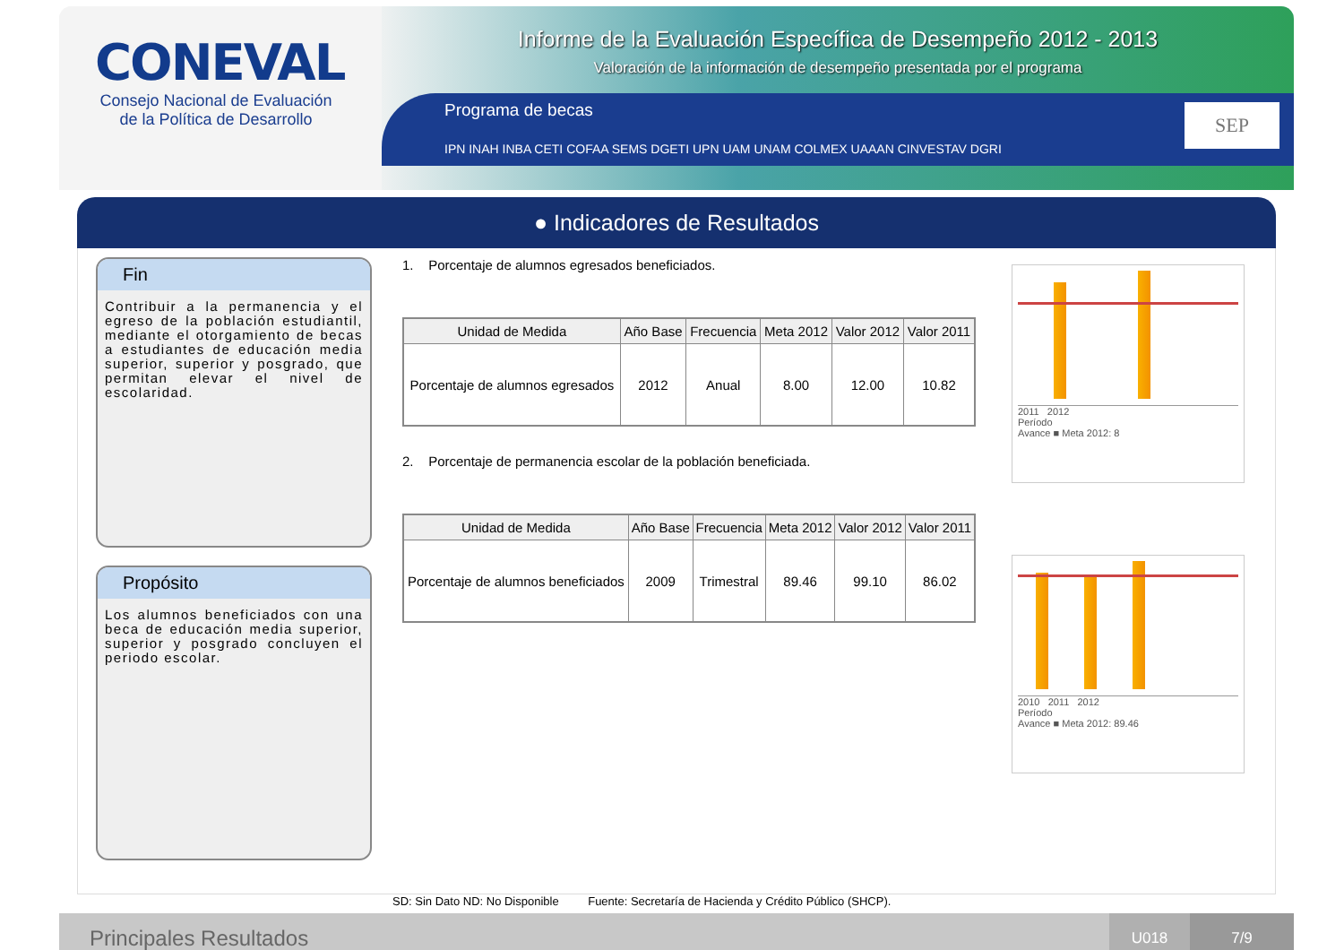CONEVAL
Consejo Nacional de Evaluación de la Política de Desarrollo
Informe de la Evaluación Específica de Desempeño 2012 - 2013
Valoración de la información de desempeño presentada por el programa
Programa de becas
IPN INAH INBA CETI COFAA SEMS DGETI UPN UAM UNAM COLMEX UAAAN CINVESTAV DGRI
SEP
● Indicadores de Resultados
Fin
Contribuir a la permanencia y el egreso de la población estudiantil, mediante el otorgamiento de becas a estudiantes de educación media superior, superior y posgrado, que permitan elevar el nivel de escolaridad.
Propósito
Los alumnos beneficiados con una beca de educación media superior, superior y posgrado concluyen el periodo escolar.
1. Porcentaje de alumnos egresados beneficiados.
| Unidad de Medida | Año Base | Frecuencia | Meta 2012 | Valor 2012 | Valor 2011 |
| --- | --- | --- | --- | --- | --- |
| Porcentaje de alumnos egresados | 2012 | Anual | 8.00 | 12.00 | 10.82 |
2. Porcentaje de permanencia escolar de la población beneficiada.
| Unidad de Medida | Año Base | Frecuencia | Meta 2012 | Valor 2012 | Valor 2011 |
| --- | --- | --- | --- | --- | --- |
| Porcentaje de alumnos beneficiados | 2009 | Trimestral | 89.46 | 99.10 | 86.02 |
2011 2012
Período
Avance ■ Meta 2012: 8
2010 2011 2012
Período
Avance ■ Meta 2012: 89.46
SD: Sin Dato ND: No Disponible Fuente: Secretaría de Hacienda y Crédito Público (SHCP).
Principales Resultados
U018 7/9